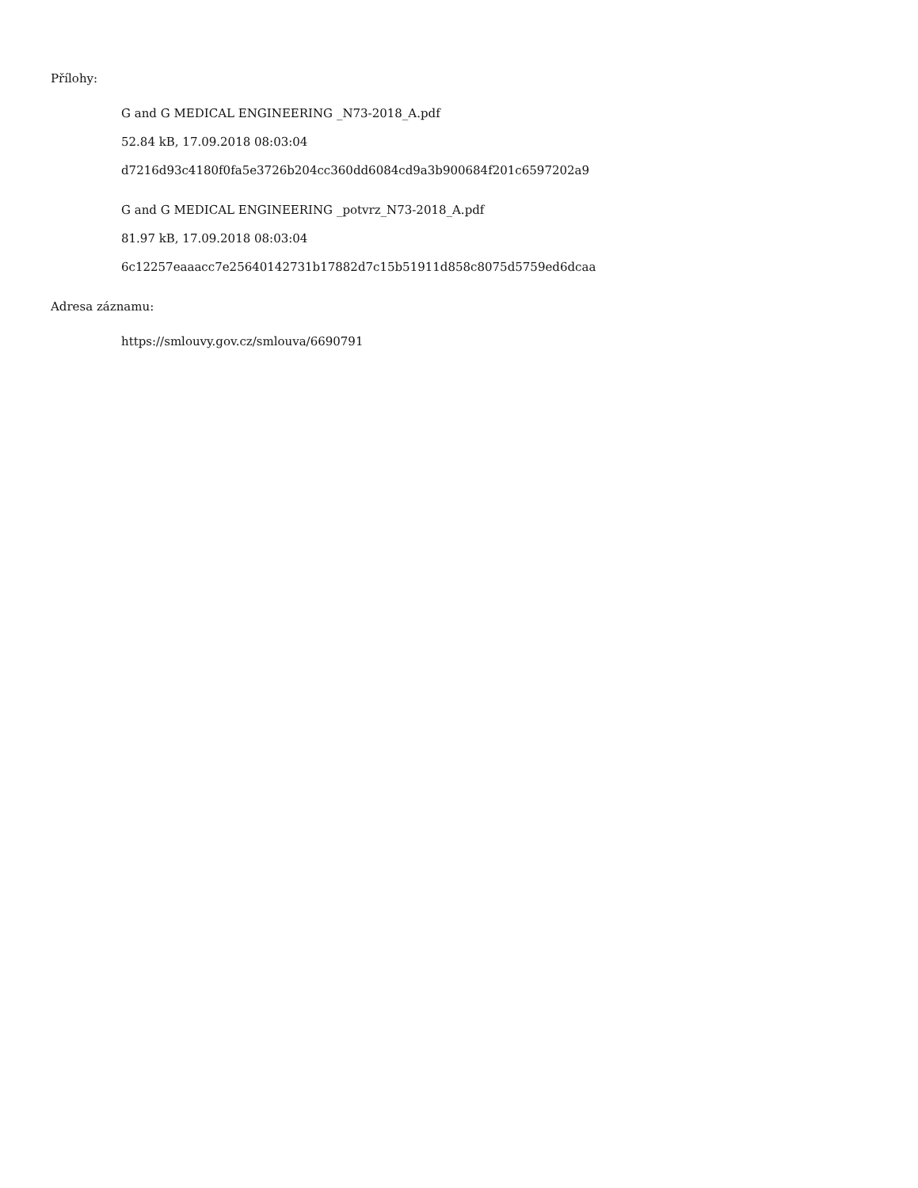Přílohy:
G and G MEDICAL ENGINEERING _N73-2018_A.pdf
52.84 kB, 17.09.2018 08:03:04
d7216d93c4180f0fa5e3726b204cc360dd6084cd9a3b900684f201c6597202a9
G and G MEDICAL ENGINEERING _potvrz_N73-2018_A.pdf
81.97 kB, 17.09.2018 08:03:04
6c12257eaaacc7e25640142731b17882d7c15b51911d858c8075d5759ed6dcaa
Adresa záznamu:
https://smlouvy.gov.cz/smlouva/6690791